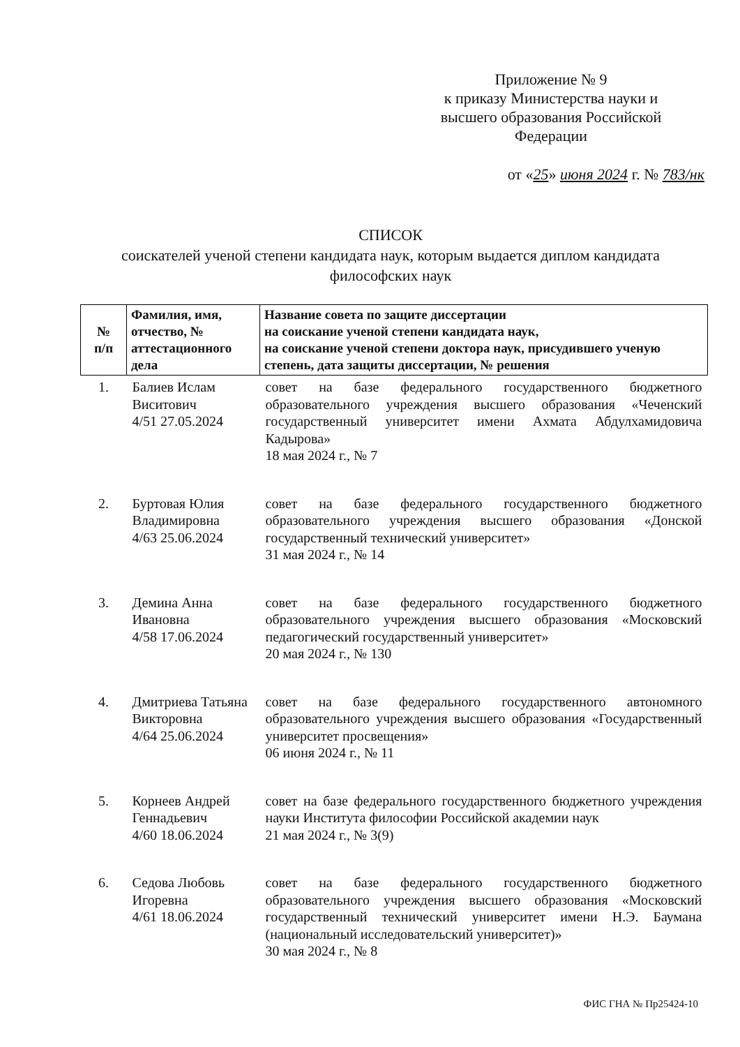Приложение № 9
к приказу Министерства науки и
высшего образования Российской
Федерации
от «25» июня 2024 г. № 783/нк
СПИСОК
соискателей ученой степени кандидата наук, которым выдается диплом кандидата философских наук
| № п/п | Фамилия, имя, отчество, № аттестационного дела | Название совета по защите диссертации на соискание ученой степени кандидата наук, на соискание ученой степени доктора наук, присудившего ученую степень, дата защиты диссертации, № решения |
| --- | --- | --- |
| 1. | Балиев Ислам Виситович 4/51 27.05.2024 | совет на базе федерального государственного бюджетного образовательного учреждения высшего образования «Чеченский государственный университет имени Ахмата Абдулхамидовича Кадырова» 18 мая 2024 г., № 7 |
| 2. | Буртовая Юлия Владимировна 4/63 25.06.2024 | совет на базе федерального государственного бюджетного образовательного учреждения высшего образования «Донской государственный технический университет» 31 мая 2024 г., № 14 |
| 3. | Демина Анна Ивановна 4/58 17.06.2024 | совет на базе федерального государственного бюджетного образовательного учреждения высшего образования «Московский педагогический государственный университет» 20 мая 2024 г., № 130 |
| 4. | Дмитриева Татьяна Викторовна 4/64 25.06.2024 | совет на базе федерального государственного автономного образовательного учреждения высшего образования «Государственный университет просвещения» 06 июня 2024 г., № 11 |
| 5. | Корнеев Андрей Геннадьевич 4/60 18.06.2024 | совет на базе федерального государственного бюджетного учреждения науки Института философии Российской академии наук 21 мая 2024 г., № 3(9) |
| 6. | Седова Любовь Игоревна 4/61 18.06.2024 | совет на базе федерального государственного бюджетного образовательного учреждения высшего образования «Московский государственный технический университет имени Н.Э. Баумана (национальный исследовательский университет)» 30 мая 2024 г., № 8 |
ФИС ГНА № Пр25424-10